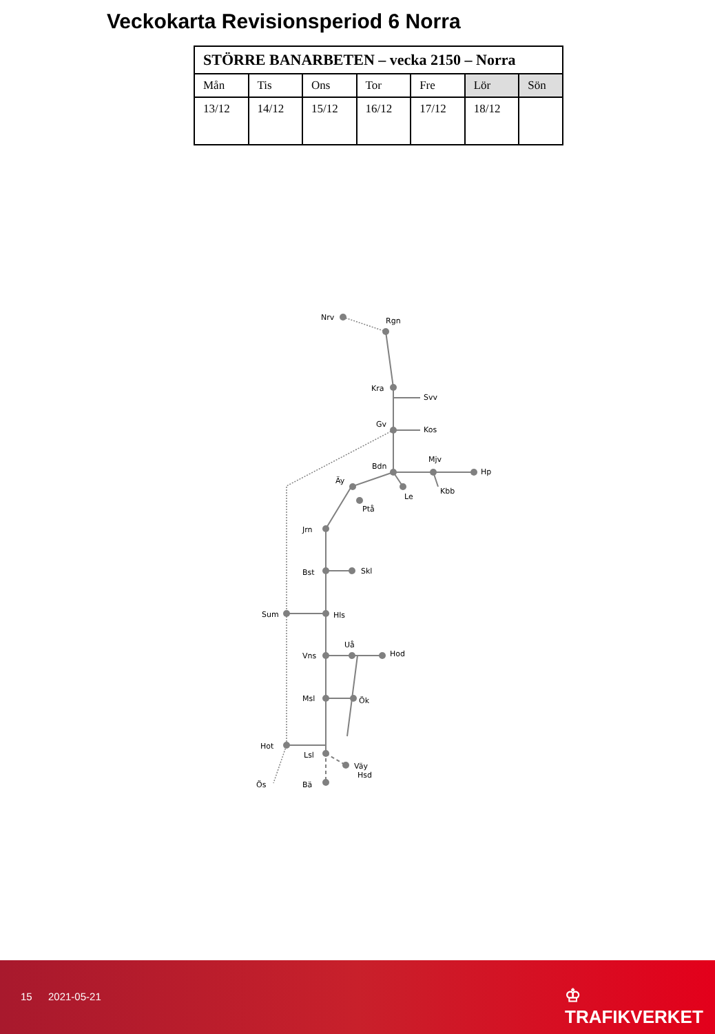Veckokarta Revisionsperiod 6 Norra
| STÖRRE BANARBETEN – vecka 2150 – Norra | | | | | | |
| --- | --- | --- | --- | --- | --- | --- |
| Mån | Tis | Ons | Tor | Fre | Lör | Sön |
| 13/12 | 14/12 | 15/12 | 16/12 | 17/12 | 18/12 | |
Nrv
Rgn
Kra
Svv
Gv
Kos
Bdn
Mjv
Hp
Äy
Le
Kbb
Ptå
Jrn
Bst
Skl
Sum
Hls
Uå
Vns
Hod
Msl
Ök
Hot
Lsl
Väy
Hsd
Ös
Bä
15 2021-05-21 ♔ TRAFIKVERKET